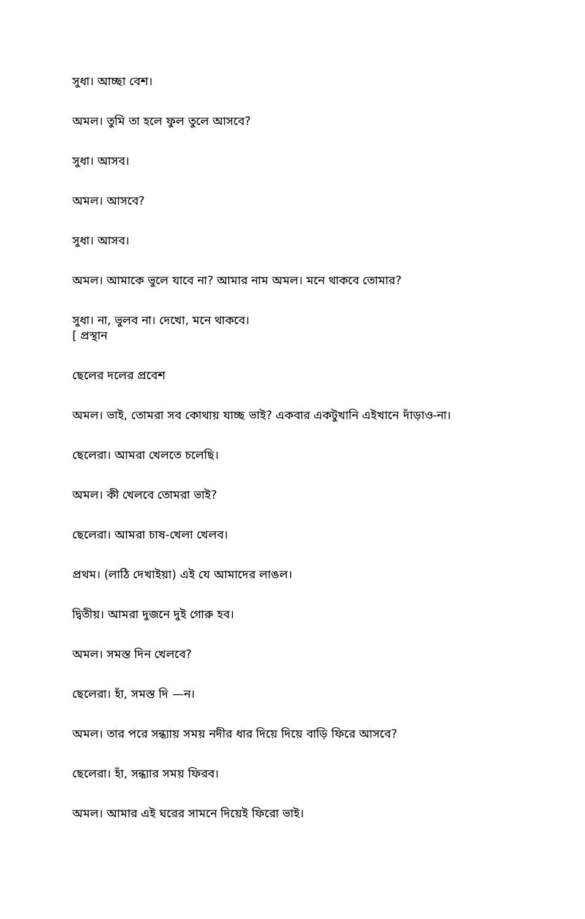সুধা। আচ্ছা বেশ।
অমল। তুমি তা হলে ফুল তুলে আসবে?
সুধা। আসব।
অমল। আসবে?
সুধা। আসব।
অমল। আমাকে ভুলে যাবে না? আমার নাম অমল। মনে থাকবে তোমার?
সুধা। না, ভুলব না। দেখো, মনে থাকবে।
[ প্রস্থান
ছেলের দলের প্রবেশ
অমল। ভাই, তোমরা সব কোথায় যাচ্ছ ভাই? একবার একটুখানি এইখানে দাঁড়াও-না।
ছেলেরা। আমরা খেলতে চলেছি।
অমল। কী খেলবে তোমরা ভাই?
ছেলেরা। আমরা চাষ-খেলা খেলব।
প্রথম। (লাঠি দেখাইয়া) এই যে আমাদের লাঙল।
দ্বিতীয়। আমরা দুজনে দুই গোরু হব।
অমল। সমস্ত দিন খেলবে?
ছেলেরা। হাঁ, সমস্ত দি —ন।
অমল। তার পরে সন্ধ্যায় সময় নদীর ধার দিয়ে দিয়ে বাড়ি ফিরে আসবে?
ছেলেরা। হাঁ, সন্ধ্যার সময় ফিরব।
অমল। আমার এই ঘরের সামনে দিয়েই ফিরো ভাই।